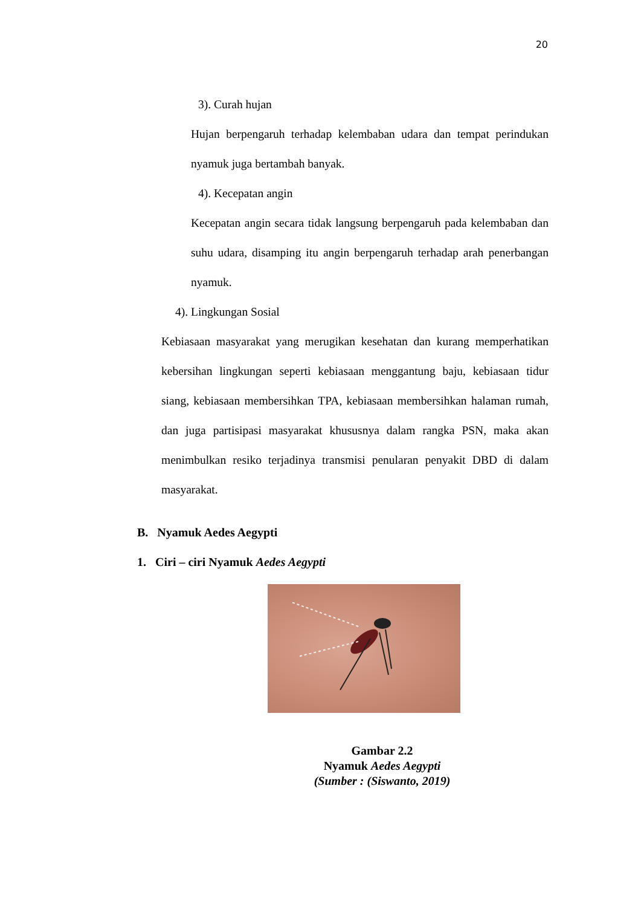20
3). Curah hujan
Hujan berpengaruh terhadap kelembaban udara dan tempat perindukan nyamuk juga bertambah banyak.
4). Kecepatan angin
Kecepatan angin secara tidak langsung berpengaruh pada kelembaban dan suhu udara, disamping itu angin berpengaruh terhadap arah penerbangan nyamuk.
4). Lingkungan Sosial
Kebiasaan masyarakat yang merugikan kesehatan dan kurang memperhatikan kebersihan lingkungan seperti kebiasaan menggantung baju, kebiasaan tidur siang, kebiasaan membersihkan TPA, kebiasaan membersihkan halaman rumah, dan juga partisipasi masyarakat khususnya dalam rangka PSN, maka akan menimbulkan resiko terjadinya transmisi penularan penyakit DBD di dalam masyarakat.
B. Nyamuk Aedes Aegypti
1. Ciri – ciri Nyamuk Aedes Aegypti
Gambar 2.2
Nyamuk Aedes Aegypti
(Sumber : (Siswanto, 2019)